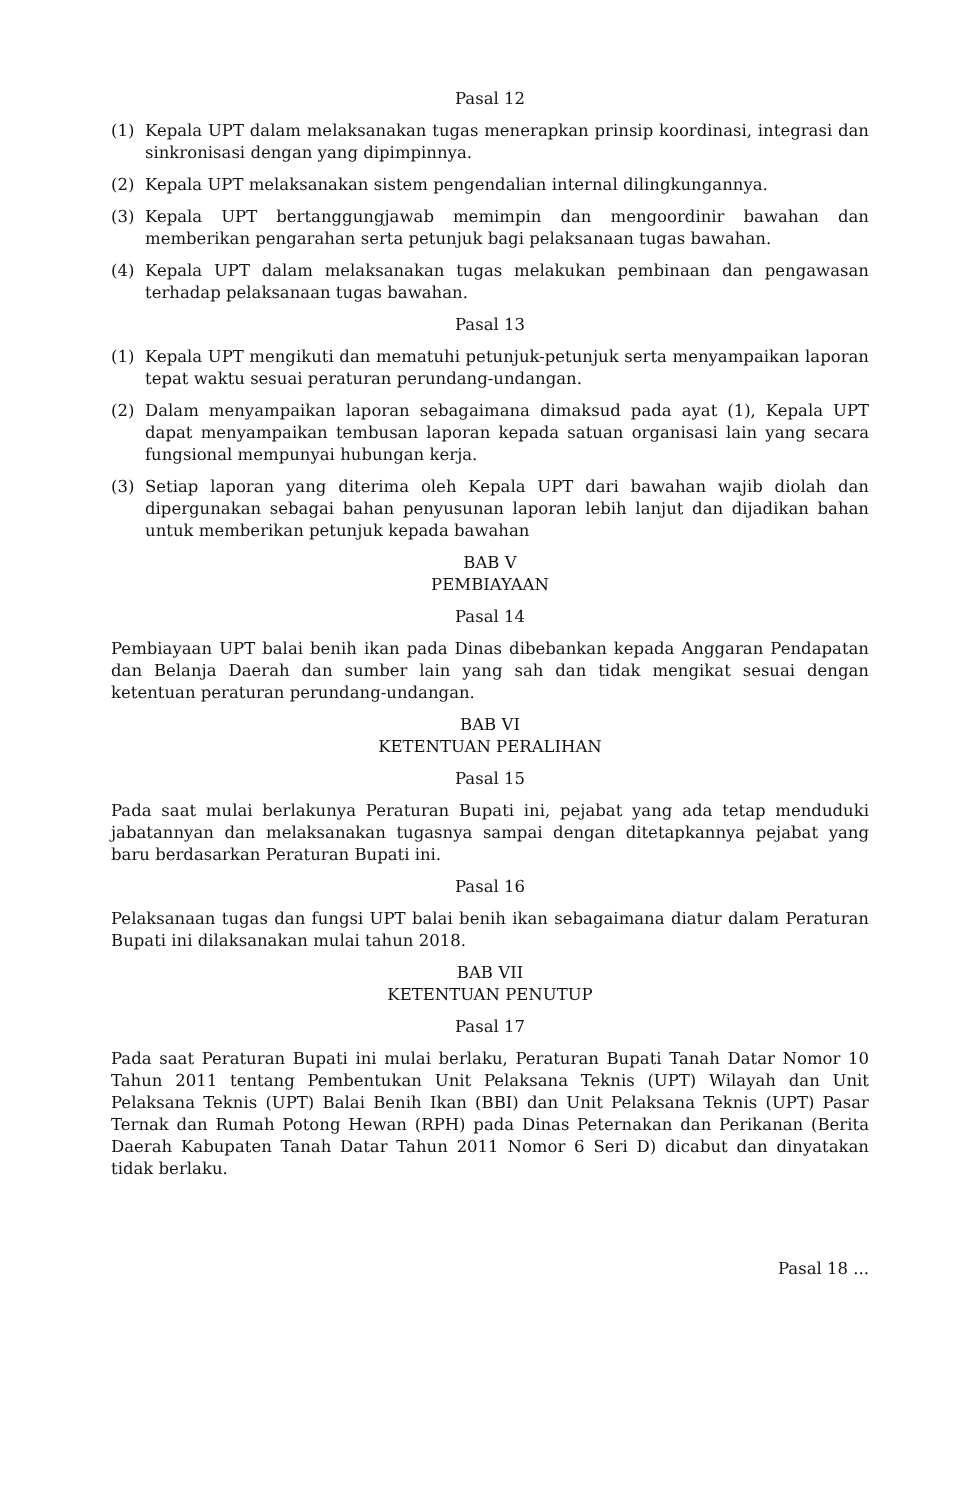Pasal 12
(1) Kepala UPT dalam melaksanakan tugas menerapkan prinsip koordinasi, integrasi dan sinkronisasi dengan yang dipimpinnya.
(2) Kepala UPT melaksanakan sistem pengendalian internal dilingkungannya.
(3) Kepala UPT bertanggungjawab memimpin dan mengoordinir bawahan dan memberikan pengarahan serta petunjuk bagi pelaksanaan tugas bawahan.
(4) Kepala UPT dalam melaksanakan tugas melakukan pembinaan dan pengawasan terhadap pelaksanaan tugas bawahan.
Pasal 13
(1) Kepala UPT mengikuti dan mematuhi petunjuk-petunjuk serta menyampaikan laporan tepat waktu sesuai peraturan perundang-undangan.
(2) Dalam menyampaikan laporan sebagaimana dimaksud pada ayat (1), Kepala UPT dapat menyampaikan tembusan laporan kepada satuan organisasi lain yang secara fungsional mempunyai hubungan kerja.
(3) Setiap laporan yang diterima oleh Kepala UPT dari bawahan wajib diolah dan dipergunakan sebagai bahan penyusunan laporan lebih lanjut dan dijadikan bahan untuk memberikan petunjuk kepada bawahan
BAB V
PEMBIAYAAN
Pasal 14
Pembiayaan UPT balai benih ikan pada Dinas dibebankan kepada Anggaran Pendapatan dan Belanja Daerah dan sumber lain yang sah dan tidak mengikat sesuai dengan ketentuan peraturan perundang-undangan.
BAB VI
KETENTUAN PERALIHAN
Pasal 15
Pada saat mulai berlakunya Peraturan Bupati ini, pejabat yang ada tetap menduduki jabatannyan dan melaksanakan tugasnya sampai dengan ditetapkannya pejabat yang baru berdasarkan Peraturan Bupati ini.
Pasal 16
Pelaksanaan tugas dan fungsi UPT balai benih ikan sebagaimana diatur dalam Peraturan Bupati ini dilaksanakan mulai tahun 2018.
BAB VII
KETENTUAN PENUTUP
Pasal 17
Pada saat Peraturan Bupati ini mulai berlaku, Peraturan Bupati Tanah Datar Nomor 10 Tahun 2011 tentang Pembentukan Unit Pelaksana Teknis (UPT) Wilayah dan Unit Pelaksana Teknis (UPT) Balai Benih Ikan (BBI) dan Unit Pelaksana Teknis (UPT) Pasar Ternak dan Rumah Potong Hewan (RPH) pada Dinas Peternakan dan Perikanan (Berita Daerah Kabupaten Tanah Datar Tahun 2011 Nomor 6 Seri D) dicabut dan dinyatakan tidak berlaku.
Pasal 18 ...